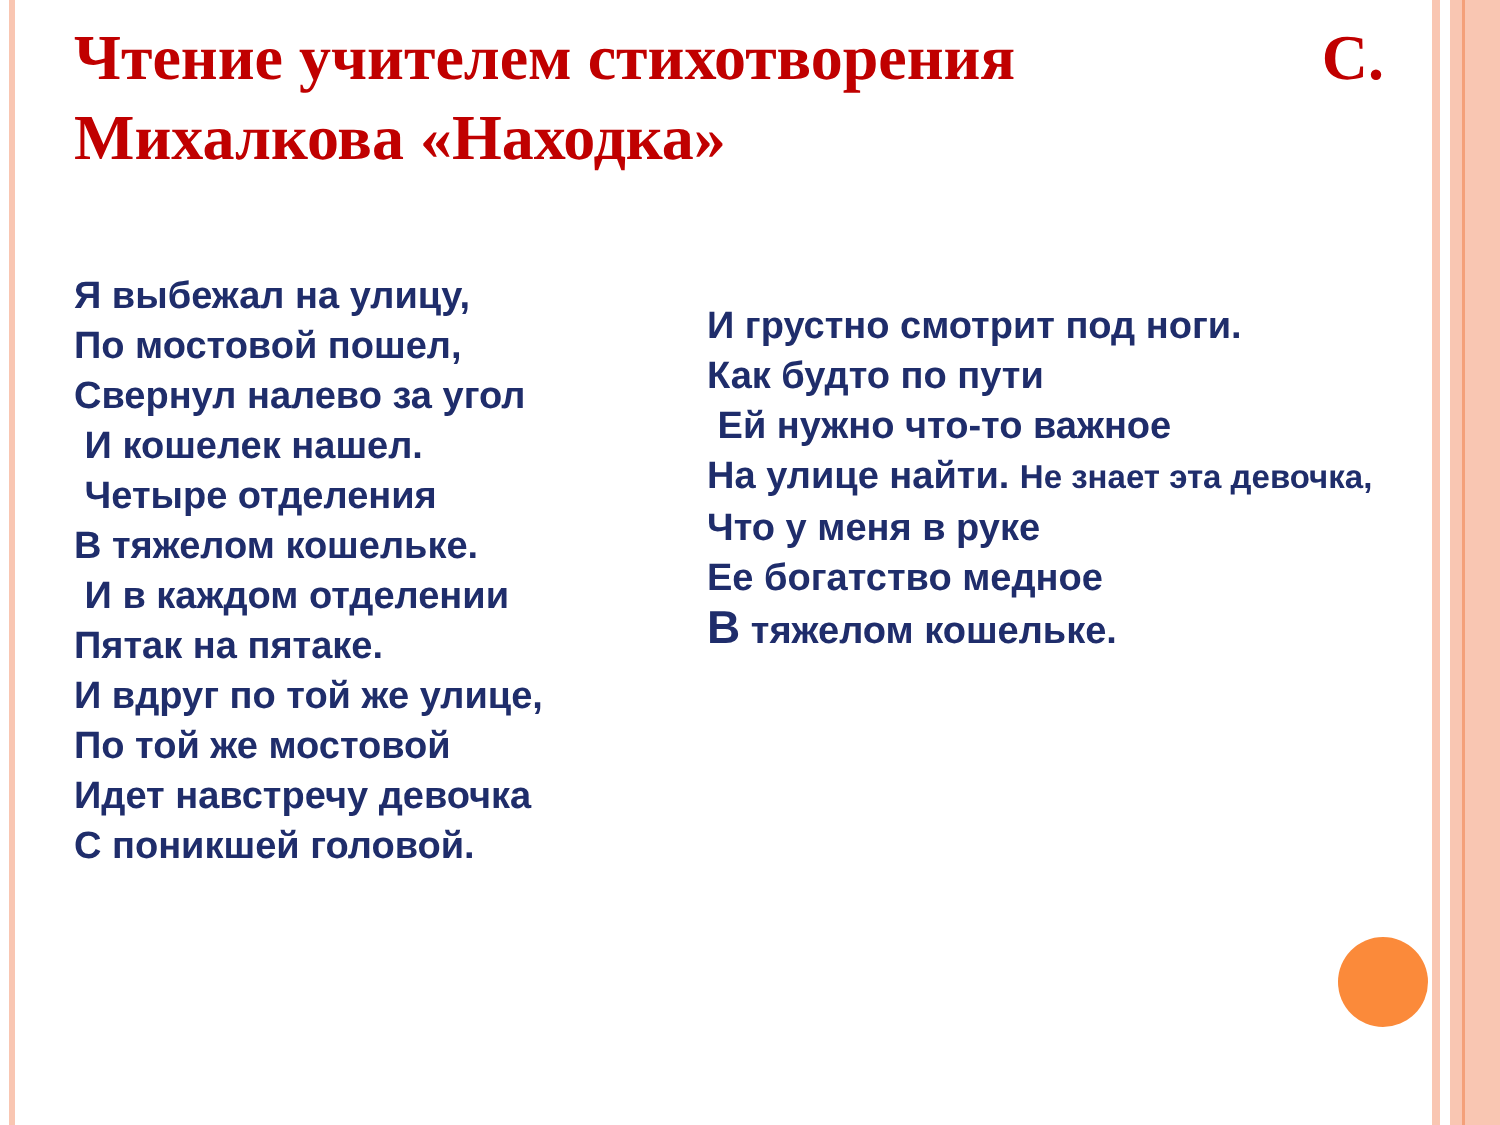Чтение учителем стихотворения С.
Михалкова «Находка»
Я выбежал на улицу,
По мостовой пошел,
Свернул налево за угол
И кошелек нашел.
Четыре отделения
В тяжелом кошельке.
И в каждом отделении
Пятак на пятаке.
И вдруг по той же улице,
По той же мостовой
Идет навстречу девочка
С поникшей головой.
И грустно смотрит под ноги.
Как будто по пути
Ей нужно что-то важное
На улице найти. Не знает эта девочка,
Что у меня в руке
Ее богатство медное
В тяжелом кошельке.